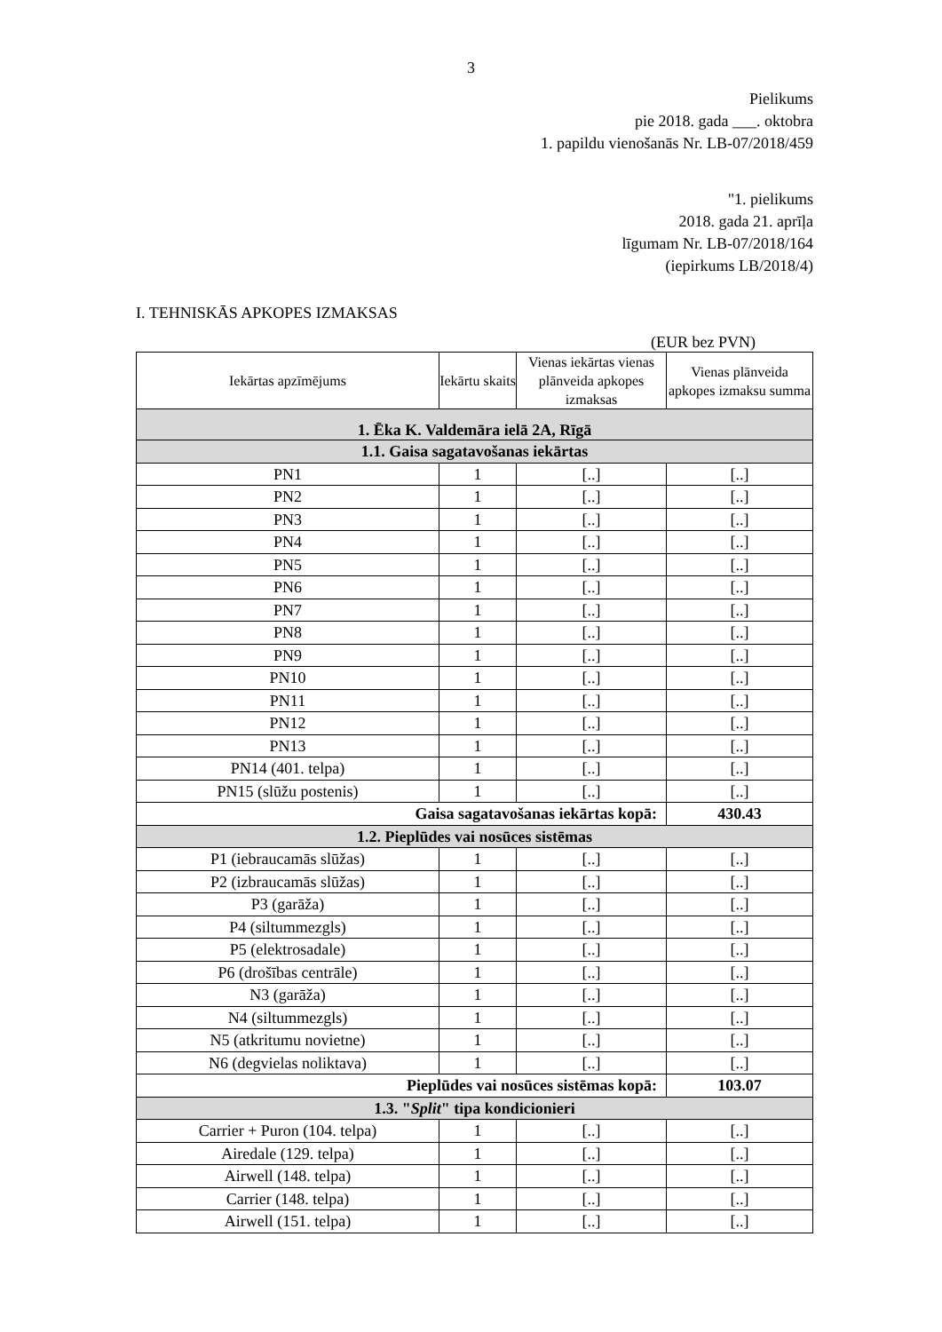3
Pielikums
pie 2018. gada ___. oktobra
1. papildu vienošanās Nr. LB-07/2018/459
"1. pielikums
2018. gada 21. aprīļa
līgumam Nr. LB-07/2018/164
(iepirkums LB/2018/4)
I. TEHNISKĀS APKOPES IZMAKSAS
(EUR bez PVN)
| Iekārtas apzīmējums | Iekārtu skaits | Vienas iekārtas vienas plānveida apkopes izmaksas | Vienas plānveida apkopes izmaksu summa |
| --- | --- | --- | --- |
| 1. Ēka K. Valdemāra ielā 2A, Rīgā | | | |
| 1.1. Gaisa sagatavošanas iekārtas | | | |
| PN1 | 1 | [..] | [..] |
| PN2 | 1 | [..] | [..] |
| PN3 | 1 | [..] | [..] |
| PN4 | 1 | [..] | [..] |
| PN5 | 1 | [..] | [..] |
| PN6 | 1 | [..] | [..] |
| PN7 | 1 | [..] | [..] |
| PN8 | 1 | [..] | [..] |
| PN9 | 1 | [..] | [..] |
| PN10 | 1 | [..] | [..] |
| PN11 | 1 | [..] | [..] |
| PN12 | 1 | [..] | [..] |
| PN13 | 1 | [..] | [..] |
| PN14 (401. telpa) | 1 | [..] | [..] |
| PN15 (slūžu postenis) | 1 | [..] | [..] |
| Gaisa sagatavošanas iekārtas kopā: | | | 430.43 |
| 1.2. Pieplūdes vai nosūces sistēmas | | | |
| P1 (iebraucamās slūžas) | 1 | [..] | [..] |
| P2 (izbraucamās slūžas) | 1 | [..] | [..] |
| P3 (garāža) | 1 | [..] | [..] |
| P4 (siltummezgls) | 1 | [..] | [..] |
| P5 (elektrosadale) | 1 | [..] | [..] |
| P6 (drošības centrāle) | 1 | [..] | [..] |
| N3 (garāža) | 1 | [..] | [..] |
| N4 (siltummezgls) | 1 | [..] | [..] |
| N5 (atkritumu novietne) | 1 | [..] | [..] |
| N6 (degvielas noliktava) | 1 | [..] | [..] |
| Pieplūdes vai nosūces sistēmas kopā: | | | 103.07 |
| 1.3. " Split " tipa kondicionieri | | | |
| Carrier + Puron (104. telpa) | 1 | [..] | [..] |
| Airedale (129. telpa) | 1 | [..] | [..] |
| Airwell (148. telpa) | 1 | [..] | [..] |
| Carrier (148. telpa) | 1 | [..] | [..] |
| Airwell (151. telpa) | 1 | [..] | [..] |